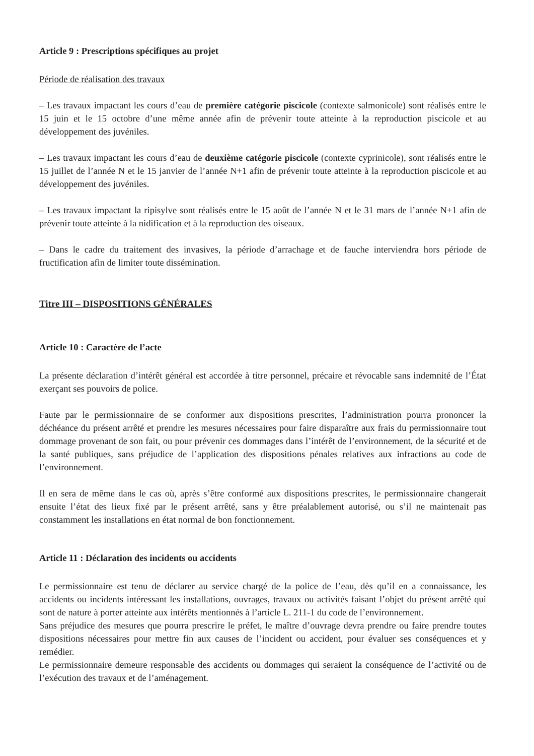Article 9 : Prescriptions spécifiques au projet
Période de réalisation des travaux
– Les travaux impactant les cours d’eau de première catégorie piscicole (contexte salmonicole) sont réalisés entre le 15 juin et le 15 octobre d’une même année afin de prévenir toute atteinte à la reproduction piscicole et au développement des juvéniles.
– Les travaux impactant les cours d’eau de deuxième catégorie piscicole (contexte cyprinicole), sont réalisés entre le 15 juillet de l’année N et le 15 janvier de l’année N+1 afin de prévenir toute atteinte à la reproduction piscicole et au développement des juvéniles.
– Les travaux impactant la ripisylve sont réalisés entre le 15 août de l’année N et le 31 mars de l’année N+1 afin de prévenir toute atteinte à la nidification et à la reproduction des oiseaux.
– Dans le cadre du traitement des invasives, la période d’arrachage et de fauche interviendra hors période de fructification afin de limiter toute dissémination.
Titre III – DISPOSITIONS GÉNÉRALES
Article 10 : Caractère de l’acte
La présente déclaration d’intérêt général est accordée à titre personnel, précaire et révocable sans indemnité de l’État exerçant ses pouvoirs de police.
Faute par le permissionnaire de se conformer aux dispositions prescrites, l’administration pourra prononcer la déchéance du présent arrêté et prendre les mesures nécessaires pour faire disparaître aux frais du permissionnaire tout dommage provenant de son fait, ou pour prévenir ces dommages dans l’intérêt de l’environnement, de la sécurité et de la santé publiques, sans préjudice de l’application des dispositions pénales relatives aux infractions au code de l’environnement.
Il en sera de même dans le cas où, après s’être conformé aux dispositions prescrites, le permissionnaire changerait ensuite l’état des lieux fixé par le présent arrêté, sans y être préalablement autorisé, ou s’il ne maintenait pas constamment les installations en état normal de bon fonctionnement.
Article 11 : Déclaration des incidents ou accidents
Le permissionnaire est tenu de déclarer au service chargé de la police de l’eau, dès qu’il en a connaissance, les accidents ou incidents intéressant les installations, ouvrages, travaux ou activités faisant l’objet du présent arrêté qui sont de nature à porter atteinte aux intérêts mentionnés à l’article L. 211-1 du code de l’environnement.
Sans préjudice des mesures que pourra prescrire le préfet, le maître d’ouvrage devra prendre ou faire prendre toutes dispositions nécessaires pour mettre fin aux causes de l’incident ou accident, pour évaluer ses conséquences et y remédier.
Le permissionnaire demeure responsable des accidents ou dommages qui seraient la conséquence de l’activité ou de l’exécution des travaux et de l’aménagement.